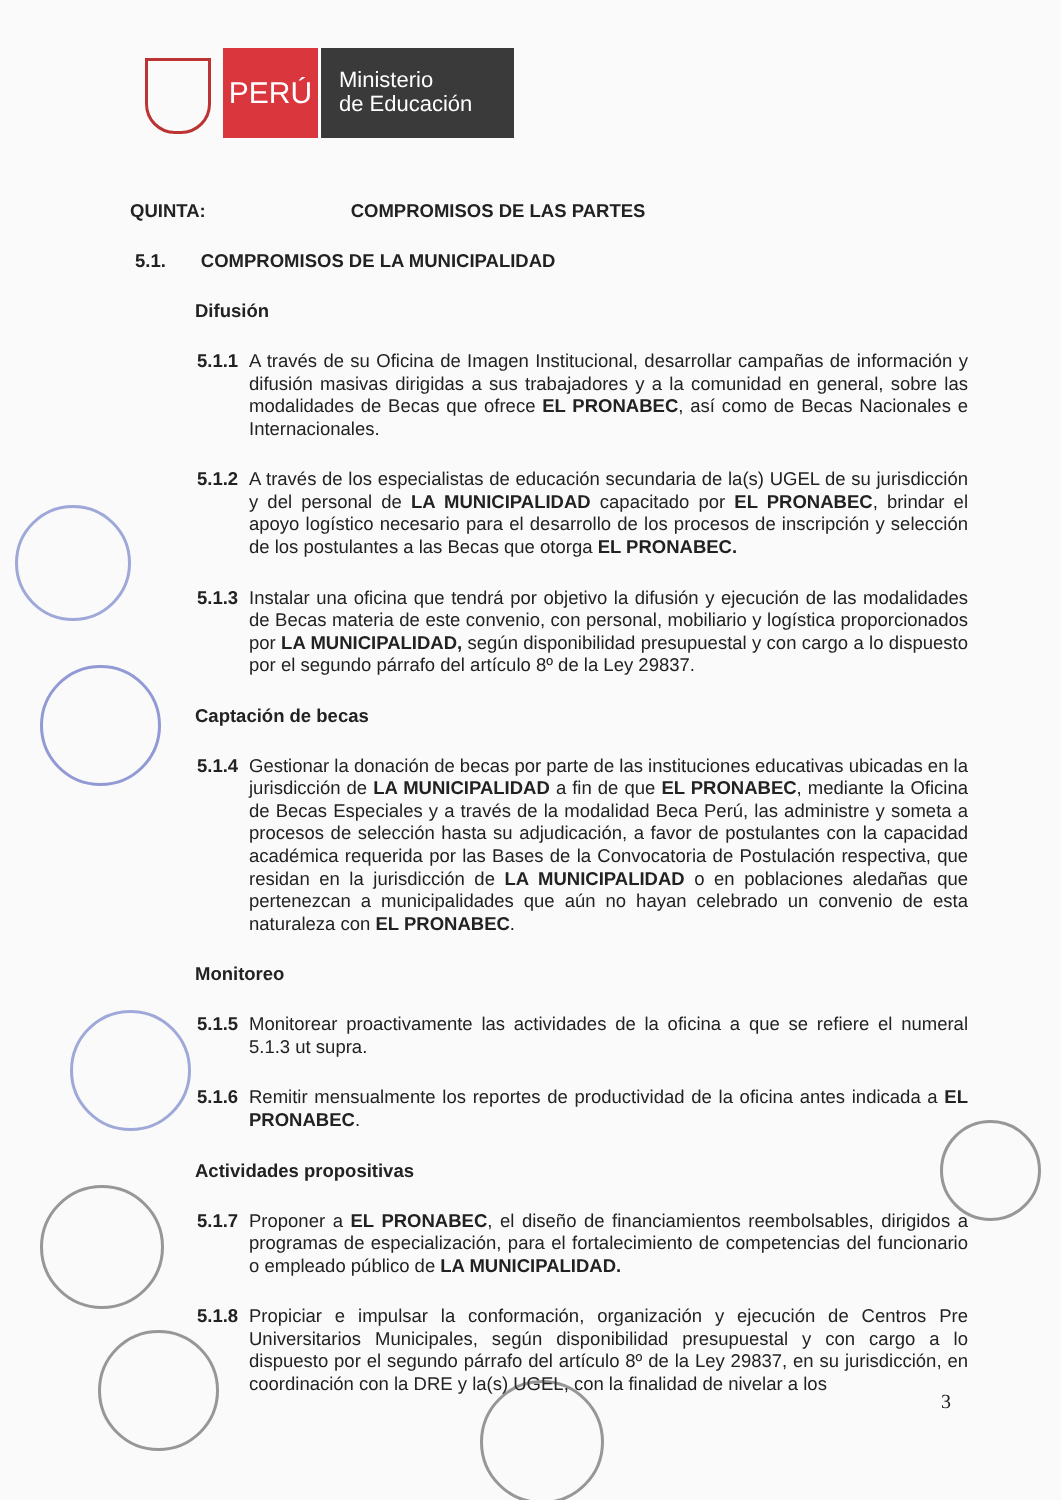PERÚ
Ministerio
de Educación
QUINTA: COMPROMISOS DE LAS PARTES
5.1. COMPROMISOS DE LA MUNICIPALIDAD
Difusión
5.1.1 A través de su Oficina de Imagen Institucional, desarrollar campañas de información y difusión masivas dirigidas a sus trabajadores y a la comunidad en general, sobre las modalidades de Becas que ofrece EL PRONABEC, así como de Becas Nacionales e Internacionales.
5.1.2 A través de los especialistas de educación secundaria de la(s) UGEL de su jurisdicción y del personal de LA MUNICIPALIDAD capacitado por EL PRONABEC, brindar el apoyo logístico necesario para el desarrollo de los procesos de inscripción y selección de los postulantes a las Becas que otorga EL PRONABEC.
5.1.3 Instalar una oficina que tendrá por objetivo la difusión y ejecución de las modalidades de Becas materia de este convenio, con personal, mobiliario y logística proporcionados por LA MUNICIPALIDAD, según disponibilidad presupuestal y con cargo a lo dispuesto por el segundo párrafo del artículo 8º de la Ley 29837.
Captación de becas
5.1.4 Gestionar la donación de becas por parte de las instituciones educativas ubicadas en la jurisdicción de LA MUNICIPALIDAD a fin de que EL PRONABEC, mediante la Oficina de Becas Especiales y a través de la modalidad Beca Perú, las administre y someta a procesos de selección hasta su adjudicación, a favor de postulantes con la capacidad académica requerida por las Bases de la Convocatoria de Postulación respectiva, que residan en la jurisdicción de LA MUNICIPALIDAD o en poblaciones aledañas que pertenezcan a municipalidades que aún no hayan celebrado un convenio de esta naturaleza con EL PRONABEC.
Monitoreo
5.1.5 Monitorear proactivamente las actividades de la oficina a que se refiere el numeral 5.1.3 ut supra.
5.1.6 Remitir mensualmente los reportes de productividad de la oficina antes indicada a EL PRONABEC.
Actividades propositivas
5.1.7 Proponer a EL PRONABEC, el diseño de financiamientos reembolsables, dirigidos a programas de especialización, para el fortalecimiento de competencias del funcionario o empleado público de LA MUNICIPALIDAD.
5.1.8 Propiciar e impulsar la conformación, organización y ejecución de Centros Pre Universitarios Municipales, según disponibilidad presupuestal y con cargo a lo dispuesto por el segundo párrafo del artículo 8º de la Ley 29837, en su jurisdicción, en coordinación con la DRE y la(s) UGEL, con la finalidad de nivelar a los
3